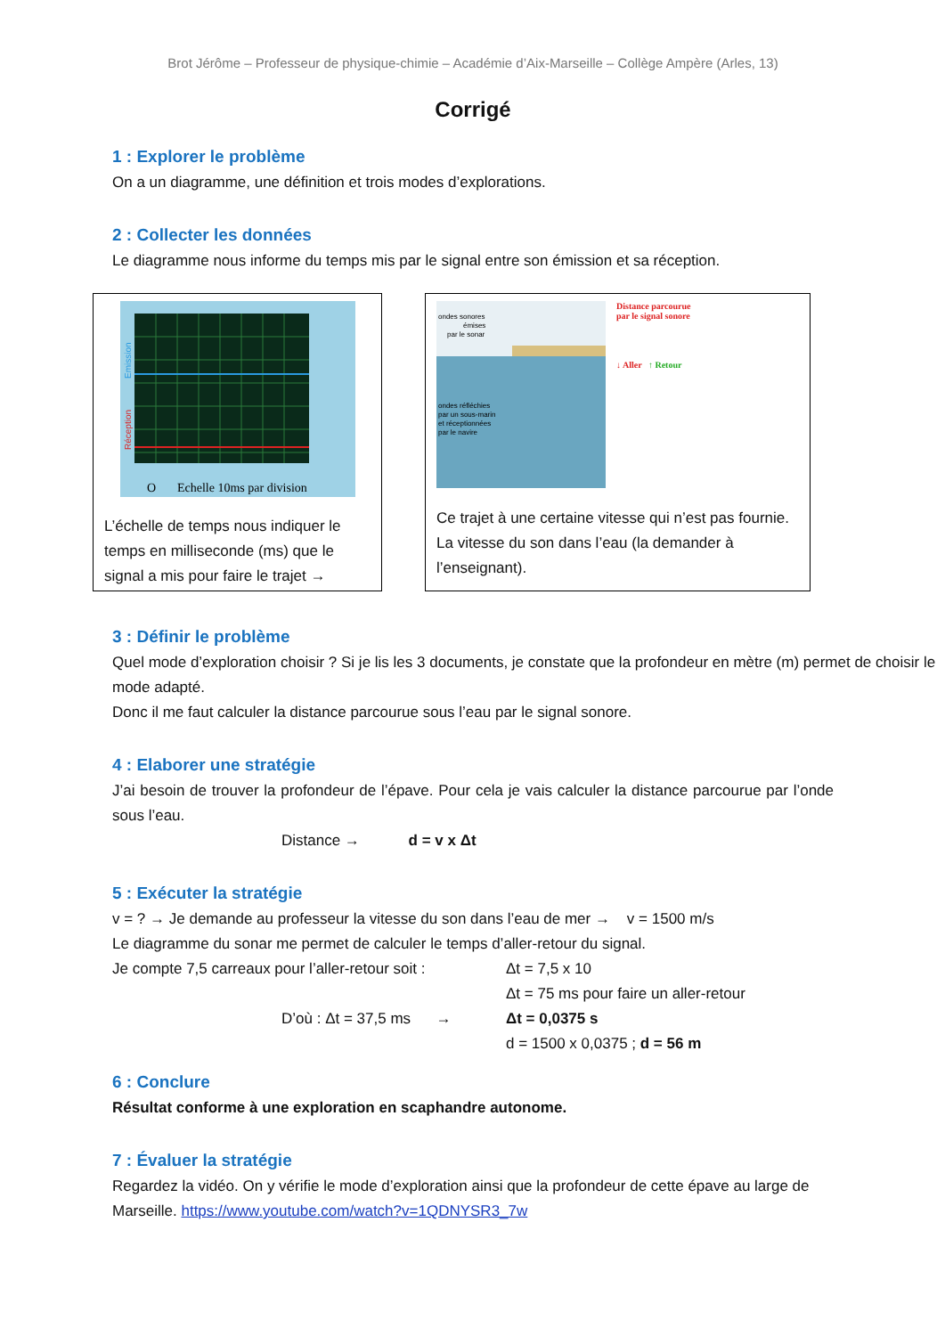Brot Jérôme – Professeur de physique-chimie – Académie d’Aix-Marseille – Collège Ampère (Arles, 13)
Corrigé
1 : Explorer le problème
On a un diagramme, une définition et trois modes d’explorations.
2 : Collecter les données
Le diagramme nous informe du temps mis par le signal entre son émission et sa réception.
Emission
Réception
O
Echelle 10ms par division
L’échelle de temps nous indiquer le temps en milliseconde (ms) que le signal a mis pour faire le trajet →
ondes sonores
émises
par le sonar
ondes réfléchies
par un sous-marin
et réceptionnées
par le navire
Distance parcourue
par le signal sonore
↓ Aller ↑ Retour
Ce trajet à une certaine vitesse qui n’est pas fournie. La vitesse du son dans l’eau (la demander à l’enseignant).
3 : Définir le problème
Quel mode d’exploration choisir ? Si je lis les 3 documents, je constate que la profondeur en mètre (m) permet de choisir le mode adapté.
Donc il me faut calculer la distance parcourue sous l’eau par le signal sonore.
4 : Elaborer une stratégie
J’ai besoin de trouver la profondeur de l’épave. Pour cela je vais calculer la distance parcourue par l’onde sous l’eau.
Distance → d = v x Δt
5 : Exécuter la stratégie
v = ? → Je demande au professeur la vitesse du son dans l’eau de mer → v = 1500 m/s
Le diagramme du sonar me permet de calculer le temps d’aller-retour du signal.
Je compte 7,5 carreaux pour l’aller-retour soit : Δt = 7,5 x 10
Δt = 75 ms pour faire un aller-retour
D’où : Δt = 37,5 ms → Δt = 0,0375 s
d = 1500 x 0,0375 ; d = 56 m
6 : Conclure
Résultat conforme à une exploration en scaphandre autonome.
7 : Évaluer la stratégie
Regardez la vidéo. On y vérifie le mode d’exploration ainsi que la profondeur de cette épave au large de Marseille. https://www.youtube.com/watch?v=1QDNYSR3_7w